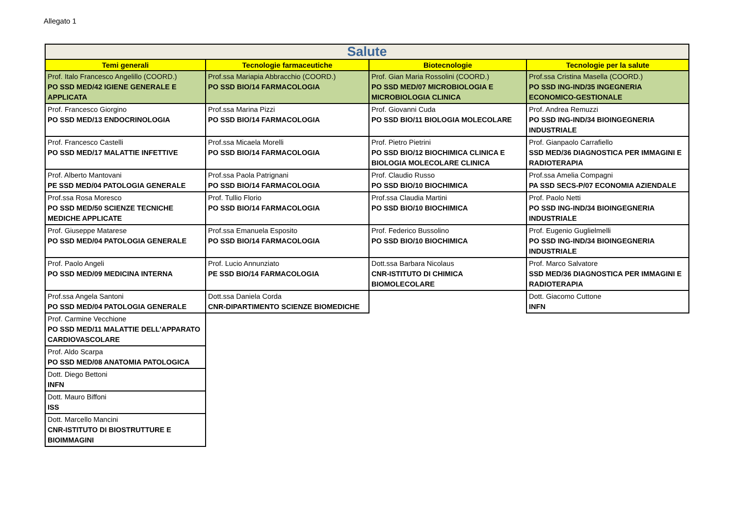Allegato 1
| Salute | | | |
| --- | --- | --- | --- |
| Temi generali | Tecnologie farmaceutiche | Biotecnologie | Tecnologie per la salute |
| Prof. Italo Francesco Angelillo (COORD.) PO SSD MED/42 IGIENE GENERALE E APPLICATA | Prof.ssa Mariapia Abbracchio (COORD.) PO SSD BIO/14 FARMACOLOGIA | Prof. Gian Maria Rossolini (COORD.) PO SSD MED/07 MICROBIOLOGIA E MICROBIOLOGIA CLINICA | Prof.ssa Cristina Masella (COORD.) PO SSD ING-IND/35 INGEGNERIA ECONOMICO-GESTIONALE |
| Prof. Francesco Giorgino PO SSD MED/13 ENDOCRINOLOGIA | Prof.ssa Marina Pizzi PO SSD BIO/14 FARMACOLOGIA | Prof. Giovanni Cuda PO SSD BIO/11 BIOLOGIA MOLECOLARE | Prof. Andrea Remuzzi PO SSD ING-IND/34 BIOINGEGNERIA INDUSTRIALE |
| Prof. Francesco Castelli PO SSD MED/17 MALATTIE INFETTIVE | Prof.ssa Micaela Morelli PO SSD BIO/14 FARMACOLOGIA | Prof. Pietro Pietrini PO SSD BIO/12 BIOCHIMICA CLINICA E BIOLOGIA MOLECOLARE CLINICA | Prof. Gianpaolo Carrafiello SSD MED/36 DIAGNOSTICA PER IMMAGINI E RADIOTERAPIA |
| Prof. Alberto Mantovani PE SSD MED/04 PATOLOGIA GENERALE | Prof.ssa Paola Patrignani PO SSD BIO/14 FARMACOLOGIA | Prof. Claudio Russo PO SSD BIO/10 BIOCHIMICA | Prof.ssa Amelia Compagni PA SSD SECS-P/07 ECONOMIA AZIENDALE |
| Prof.ssa Rosa Moresco PO SSD MED/50 SCIENZE TECNICHE MEDICHE APPLICATE | Prof. Tullio Florio PO SSD BIO/14 FARMACOLOGIA | Prof.ssa Claudia Martini PO SSD BIO/10 BIOCHIMICA | Prof. Paolo Netti PO SSD ING-IND/34 BIOINGEGNERIA INDUSTRIALE |
| Prof. Giuseppe Matarese PO SSD MED/04 PATOLOGIA GENERALE | Prof.ssa Emanuela Esposito PO SSD BIO/14 FARMACOLOGIA | Prof. Federico Bussolino PO SSD BIO/10 BIOCHIMICA | Prof. Eugenio Guglielmelli PO SSD ING-IND/34 BIOINGEGNERIA INDUSTRIALE |
| Prof. Paolo Angeli PO SSD MED/09 MEDICINA INTERNA | Prof. Lucio Annunziato PE SSD BIO/14 FARMACOLOGIA | Dott.ssa Barbara Nicolaus CNR-ISTITUTO DI CHIMICA BIOMOLECOLARE | Prof. Marco Salvatore SSD MED/36 DIAGNOSTICA PER IMMAGINI E RADIOTERAPIA |
| Prof.ssa Angela Santoni PO SSD MED/04 PATOLOGIA GENERALE | Dott.ssa Daniela Corda CNR-DIPARTIMENTO SCIENZE BIOMEDICHE | | Dott. Giacomo Cuttone INFN |
| Prof. Carmine Vecchione PO SSD MED/11 MALATTIE DELL'APPARATO CARDIOVASCOLARE | | | |
| Prof. Aldo Scarpa PO SSD MED/08 ANATOMIA PATOLOGICA | | | |
| Dott. Diego Bettoni INFN | | | |
| Dott. Mauro Biffoni ISS | | | |
| Dott. Marcello Mancini CNR-ISTITUTO DI BIOSTRUTTURE E BIOIMMAGINI | | | |